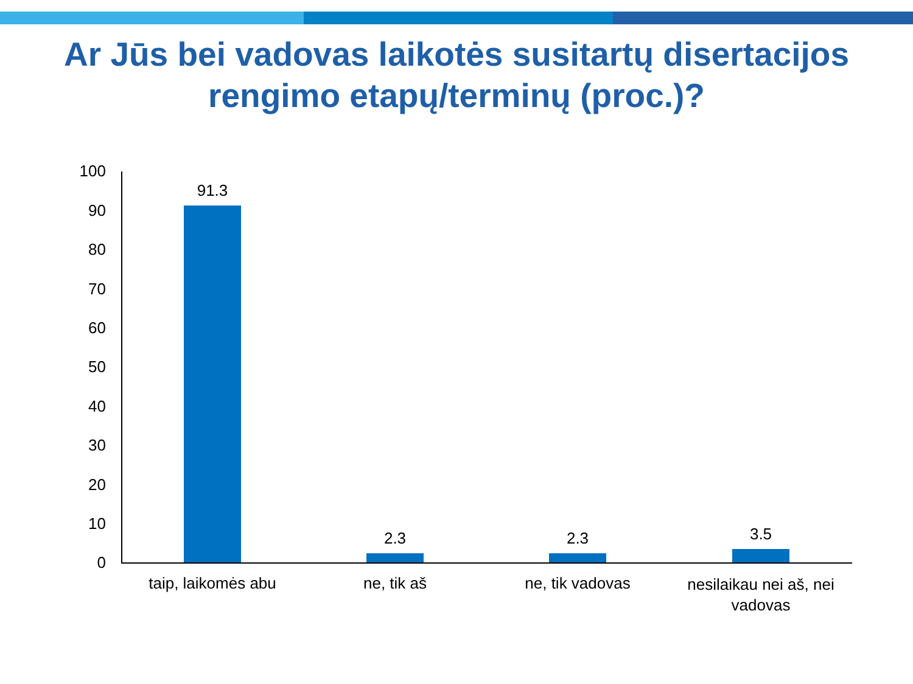Ar Jūs bei vadovas laikotės susitartų disertacijos
rengimo etapų/terminų (proc.)?
100
90
80
70
60
50
40
30
20
10
0
91.3
2.3 2.3 3.5
taip, laikomės abu ne, tik aš ne, tik vadovas
nesilaikau nei aš, nei vadovas